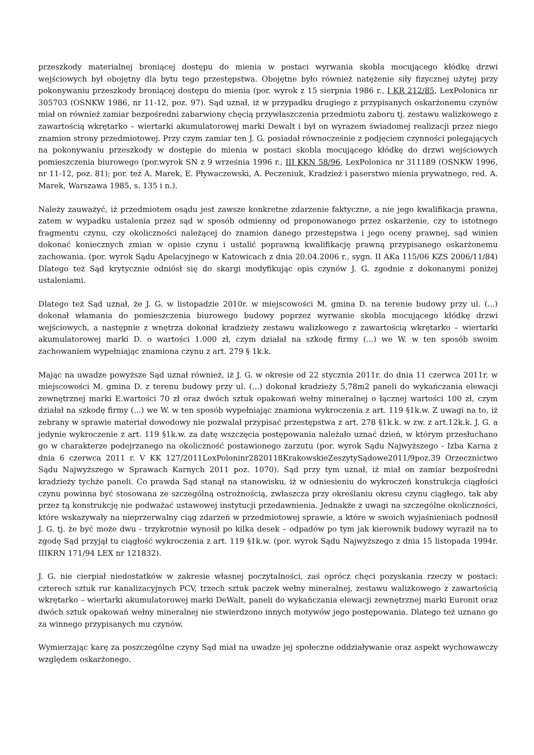przeszkody materialnej broniącej dostępu do mienia w postaci wyrwania skobla mocującego kłódkę drzwi wejściowych był obojętny dla bytu tego przestępstwa. Obojętne było również natężenie siły fizycznej użytej przy pokonywaniu przeszkody broniącej dostępu do mienia (por. wyrok z 15 sierpnia 1986 r., I KR 212/85, LexPolonica nr 305703 (OSNKW 1986, nr 11-12, poz. 97). Sąd uznał, iż w przypadku drugiego z przypisanych oskarżonemu czynów miał on również zamiar bezpośredni zabarwiony chęcią przywłaszczenia przedmiotu zaboru tj. zestawu walizkowego z zawartością wkrętarko – wiertarki akumulatorowej marki Dewalt i był on wyrazem świadomej realizacji przez niego znamion strony przedmiotowej. Przy czym zamiar ten J. G. posiadał równocześnie z podjęciem czynności polegających na pokonywaniu przeszkody w dostępie do mienia w postaci skobla mocującego kłódkę do drzwi wejściowych pomieszczenia biurowego (por.wyrok SN z 9 września 1996 r., III KKN 58/96, LexPolonica nr 311189 (OSNKW 1996, nr 11-12, poz. 81); por. też A. Marek, E. Pływaczewski, A. Peczeniuk, Kradzież i paserstwo mienia prywatnego, red. A. Marek, Warszawa 1985, s. 135 i n.).
Należy zauważyć, iż przedmiotem osądu jest zawsze konkretne zdarzenie faktyczne, a nie jego kwalifikacja prawna, zatem w wypadku ustalenia przez sąd w sposób odmienny od proponowanego przez oskarżenie, czy to istotnego fragmentu czynu, czy okoliczności należącej do znamion danego przestępstwa i jego oceny prawnej, sąd winien dokonać koniecznych zmian w opisie czynu i ustalić poprawną kwalifikację prawną przypisanego oskarżonemu zachowania. (por. wyrok Sądu Apelacyjnego w Katowicach z dnia 20.04.2006 r., sygn. II AKa 115/06 KZS 2006/11/84) Dlatego też Sąd krytycznie odniósł się do skargi modyfikując opis czynów J. G. zgodnie z dokonanymi poniżej ustaleniami.
Dlatego też Sąd uznał, że J. G. w listopadzie 2010r. w miejscowości M. gmina D. na terenie budowy przy ul. (...) dokonał włamania do pomieszczenia biurowego budowy poprzez wyrwanie skobla mocującego kłódkę drzwi wejściowych, a następnie z wnętrza dokonał kradzieży zestawu walizkowego z zawartością wkrętarko – wiertarki akumulatorowej marki D. o wartości 1.000 zł, czym działał na szkodę firmy (...) we W. w ten sposób swoim zachowaniem wypełniając znamiona czynu z art. 279 § 1k.k.
Mając na uwadze powyższe Sąd uznał również, iż J. G. w okresie od 22 stycznia 2011r. do dnia 11 czerwca 2011r. w miejscowości M. gmina D. z terenu budowy przy ul. (...) dokonał kradzieży 5,78m2 paneli do wykańczania elewacji zewnętrznej marki E.wartości 70 zł oraz dwóch sztuk opakowań wełny mineralnej o łącznej wartości 100 zł, czym działał na szkodę firmy (...) we W. w ten sposób wypełniając znamiona wykroczenia z art. 119 §1k.w. Z uwagi na to, iż zebrany w sprawie materiał dowodowy nie pozwalał przypisać przestępstwa z art. 278 §1k.k. w zw. z art.12k.k. J. G. a jedynie wykroczenie z art. 119 §1k.w. za datę wszczęcia postępowania należało uznać dzień, w którym przesłuchano go w charakterze podejrzanego na okoliczność postawionego zarzutu (por. wyrok Sądu Najwyższego - Izba Karna z dnia 6 czerwca 2011 r. V KK 127/2011LexPoloninr2820118KrakowskieZeszytySądowe2011/9poz.39 Orzecznictwo Sądu Najwyższego w Sprawach Karnych 2011 poz. 1070). Sąd przy tym uznał, iż miał on zamiar bezpośredni kradzieży tychże paneli. Co prawda Sąd stanął na stanowisku, iż w odniesieniu do wykroczeń konstrukcja ciągłości czynu powinna być stosowana ze szczególną ostrożnością, zwłaszcza przy określaniu okresu czynu ciągłego, tak aby przez tą konstrukcję nie podważać ustawowej instytucji przedawnienia. Jednakże z uwagi na szczególne okoliczności, które wskazywały na nieprzerwalny ciąg zdarzeń w przedmiotowej sprawie, a które w swoich wyjaśnieniach podnosił J. G. tj. że być może dwu - trzykrotnie wynosił po kilka desek – odpadów po tym jak kierownik budowy wyraził na to zgodę Sąd przyjął tu ciągłość wykroczenia z art. 119 §1k.w. (por. wyrok Sądu Najwyższego z dnia 15 listopada 1994r. IIIKRN 171/94 LEX nr 121832).
J. G. nie cierpiał niedostatków w zakresie własnej poczytalności, zaś oprócz chęci pozyskania rzeczy w postaci: czterech sztuk rur kanalizacyjnych PCV, trzech sztuk paczek wełny mineralnej, zestawu walizkowego z zawartością wkrętarko – wiertarki akumulatorowej marki DeWalt, paneli do wykańczania elewacji zewnętrznej marki Euronit oraz dwóch sztuk opakowań wełny mineralnej nie stwierdzono innych motywów jego postępowania. Dlatego też uznano go za winnego przypisanych mu czynów.
Wymierzając karę za poszczególne czyny Sąd miał na uwadze jej społeczne oddziaływanie oraz aspekt wychowawczy względem oskarżonego.